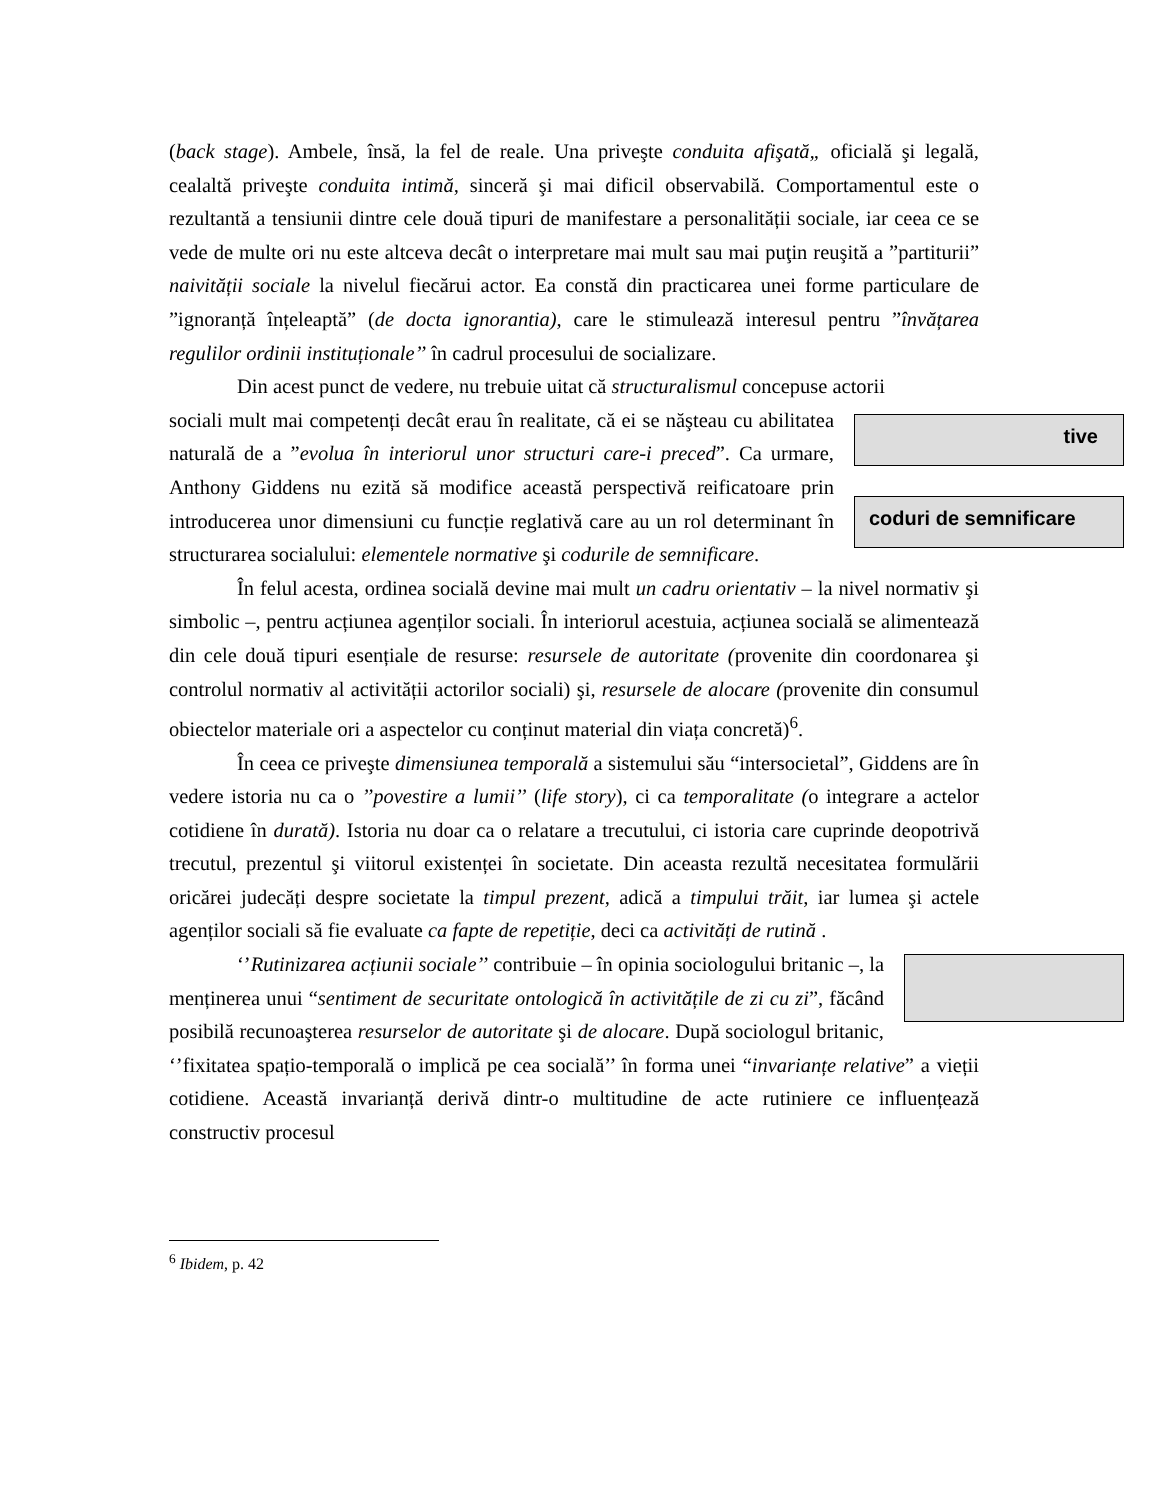(back stage). Ambele, însă, la fel de reale. Una priveşte conduita afişată„ oficială şi legală, cealaltă priveşte conduita intimă, sinceră şi mai dificil observabilă. Comportamentul este o rezultantă a tensiunii dintre cele două tipuri de manifestare a personalității sociale, iar ceea ce se vede de multe ori nu este altceva decât o interpretare mai mult sau mai puţin reuşită a ”partiturii” naivității sociale la nivelul fiecărui actor. Ea constă din practicarea unei forme particulare de ”ignoranță înțeleaptă” (de docta ignorantia), care le stimulează interesul pentru ”învățarea regulilor ordinii instituționale’’ în cadrul procesului de socializare.
Din acest punct de vedere, nu trebuie uitat că structuralismul concepuse actorii
tive
coduri de semnificare
sociali mult mai competenți decât erau în realitate, că ei se năşteau cu abilitatea naturală de a ”evolua în interiorul unor structuri care-i preced”. Ca urmare, Anthony Giddens nu ezită să modifice această perspectivă reificatoare prin introducerea unor dimensiuni cu funcție reglativă care au un rol determinant în structurarea socialului: elementele normative şi codurile de semnificare.
În felul acesta, ordinea socială devine mai mult un cadru orientativ – la nivel normativ şi simbolic –, pentru acțiunea agenților sociali. În interiorul acestuia, acțiunea socială se alimentează din cele două tipuri esențiale de resurse: resursele de autoritate (provenite din coordonarea şi controlul normativ al activității actorilor sociali) şi, resursele de alocare (provenite din consumul obiectelor materiale ori a aspectelor cu conținut material din viața concretă)<sup>6</sup>.
În ceea ce priveşte dimensiunea temporală a sistemului său “intersocietal”, Giddens are în vedere istoria nu ca o ’’povestire a lumii’’ (life story), ci ca temporalitate (o integrare a actelor cotidiene în durată). Istoria nu doar ca o relatare a trecutului, ci istoria care cuprinde deopotrivă trecutul, prezentul şi viitorul existenței în societate. Din aceasta rezultă necesitatea formulării oricărei judecăți despre societate la timpul prezent, adică a timpului trăit, iar lumea şi actele agenților sociali să fie evaluate ca fapte de repetiție, deci ca activități de rutină .
‘’Rutinizarea acțiunii sociale’’ contribuie – în opinia sociologului britanic –, la menținerea unui “sentiment de securitate ontologică în activitățile de zi cu zi”, făcând posibilă recunoaşterea resurselor de autoritate şi de alocare. După sociologul britanic, ‘’fixitatea spațio-temporală o implică pe cea socială’’ în forma unei “invarianțe relative” a vieții cotidiene. Această invarianță derivă dintr-o multitudine de acte rutiniere ce influențează constructiv procesul
<sup>6</sup> Ibidem, p. 42